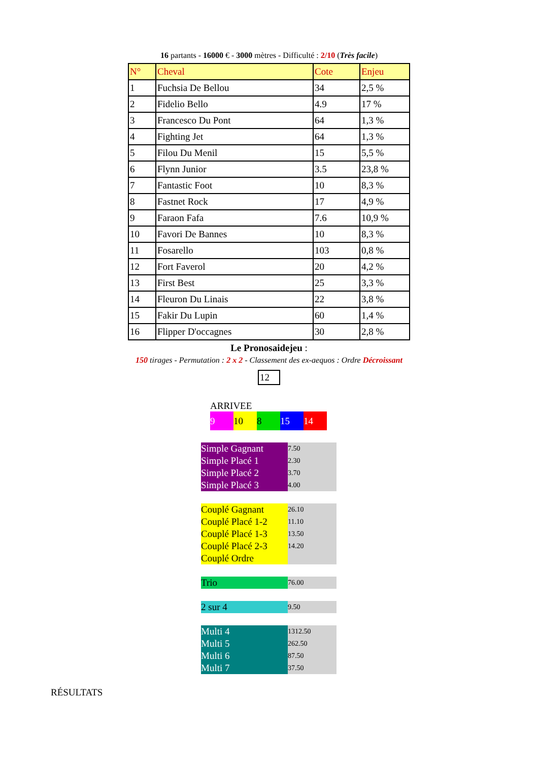16 partants - 16000 € - 3000 mètres - Difficulté : 2/10 (Très facile)
| N° | Cheval | Cote | Enjeu |
| --- | --- | --- | --- |
| 1 | Fuchsia De Bellou | 34 | 2,5 % |
| 2 | Fidelio Bello | 4.9 | 17 % |
| 3 | Francesco Du Pont | 64 | 1,3 % |
| 4 | Fighting Jet | 64 | 1,3 % |
| 5 | Filou Du Menil | 15 | 5,5 % |
| 6 | Flynn Junior | 3.5 | 23,8 % |
| 7 | Fantastic Foot | 10 | 8,3 % |
| 8 | Fastnet Rock | 17 | 4,9 % |
| 9 | Faraon Fafa | 7.6 | 10,9 % |
| 10 | Favori De Bannes | 10 | 8,3 % |
| 11 | Fosarello | 103 | 0,8 % |
| 12 | Fort Faverol | 20 | 4,2 % |
| 13 | First Best | 25 | 3,3 % |
| 14 | Fleuron Du Linais | 22 | 3,8 % |
| 15 | Fakir Du Lupin | 60 | 1,4 % |
| 16 | Flipper D'occagnes | 30 | 2,8 % |
Le Pronosaidejeu :
150 tirages - Permutation : 2 x 2 - Classement des ex-aequos : Ordre Décroissant
12
ARRIVEE
9 10 8 15 14
| Simple Gagnant | 7.50 |
| Simple Placé 1 | 2.30 |
| Simple Placé 2 | 3.70 |
| Simple Placé 3 | 4.00 |
| Couplé Gagnant | 26.10 |
| Couplé Placé 1-2 | 11.10 |
| Couplé Placé 1-3 | 13.50 |
| Couplé Placé 2-3 | 14.20 |
| Couplé Ordre | |
| Trio | 76.00 |
| 2 sur 4 | 9.50 |
| Multi 4 | 1312.50 |
| Multi 5 | 262.50 |
| Multi 6 | 87.50 |
| Multi 7 | 37.50 |
RÉSULTATS